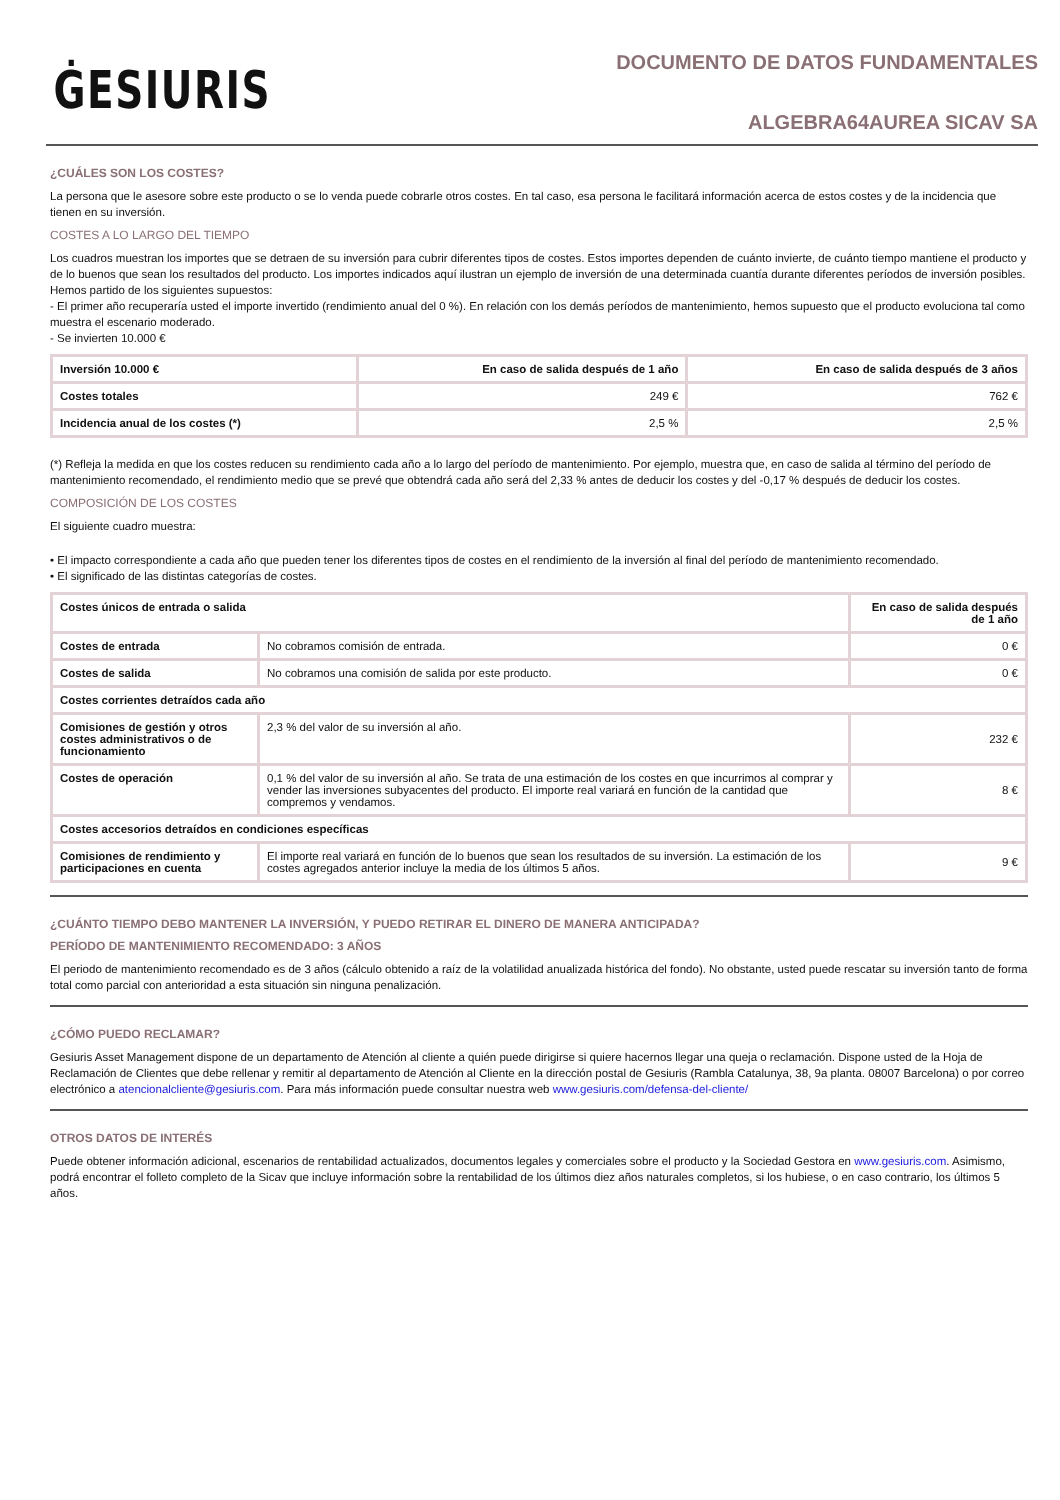ĠESIURIS
DOCUMENTO DE DATOS FUNDAMENTALES
ALGEBRA64AUREA SICAV SA
¿CUÁLES SON LOS COSTES?
La persona que le asesore sobre este producto o se lo venda puede cobrarle otros costes. En tal caso, esa persona le facilitará información acerca de estos costes y de la incidencia que tienen en su inversión.
COSTES A LO LARGO DEL TIEMPO
Los cuadros muestran los importes que se detraen de su inversión para cubrir diferentes tipos de costes. Estos importes dependen de cuánto invierte, de cuánto tiempo mantiene el producto y de lo buenos que sean los resultados del producto. Los importes indicados aquí ilustran un ejemplo de inversión de una determinada cuantía durante diferentes períodos de inversión posibles. Hemos partido de los siguientes supuestos:
- El primer año recuperaría usted el importe invertido (rendimiento anual del 0 %). En relación con los demás períodos de mantenimiento, hemos supuesto que el producto evoluciona tal como muestra el escenario moderado.
- Se invierten 10.000 €
| Inversión 10.000 € | En caso de salida después de 1 año | En caso de salida después de 3 años |
| --- | --- | --- |
| Costes totales | 249 € | 762 € |
| Incidencia anual de los costes (*) | 2,5 % | 2,5 % |
(*) Refleja la medida en que los costes reducen su rendimiento cada año a lo largo del período de mantenimiento. Por ejemplo, muestra que, en caso de salida al término del período de mantenimiento recomendado, el rendimiento medio que se prevé que obtendrá cada año será del 2,33 % antes de deducir los costes y del -0,17 % después de deducir los costes.
COMPOSICIÓN DE LOS COSTES
El siguiente cuadro muestra:
• El impacto correspondiente a cada año que pueden tener los diferentes tipos de costes en el rendimiento de la inversión al final del período de mantenimiento recomendado.
• El significado de las distintas categorías de costes.
| Costes únicos de entrada o salida | | En caso de salida después de 1 año |
| --- | --- | --- |
| Costes de entrada | No cobramos comisión de entrada. | 0 € |
| Costes de salida | No cobramos una comisión de salida por este producto. | 0 € |
| Costes corrientes detraídos cada año | | |
| Comisiones de gestión y otros costes administrativos o de funcionamiento | 2,3 % del valor de su inversión al año. | 232 € |
| Costes de operación | 0,1 % del valor de su inversión al año. Se trata de una estimación de los costes en que incurrimos al comprar y vender las inversiones subyacentes del producto. El importe real variará en función de la cantidad que compremos y vendamos. | 8 € |
| Costes accesorios detraídos en condiciones específicas | | |
| Comisiones de rendimiento y participaciones en cuenta | El importe real variará en función de lo buenos que sean los resultados de su inversión. La estimación de los costes agregados anterior incluye la media de los últimos 5 años. | 9 € |
¿CUÁNTO TIEMPO DEBO MANTENER LA INVERSIÓN, Y PUEDO RETIRAR EL DINERO DE MANERA ANTICIPADA?
PERÍODO DE MANTENIMIENTO RECOMENDADO: 3 AÑOS
El periodo de mantenimiento recomendado es de 3 años (cálculo obtenido a raíz de la volatilidad anualizada histórica del fondo). No obstante, usted puede rescatar su inversión tanto de forma total como parcial con anterioridad a esta situación sin ninguna penalización.
¿CÓMO PUEDO RECLAMAR?
Gesiuris Asset Management dispone de un departamento de Atención al cliente a quién puede dirigirse si quiere hacernos llegar una queja o reclamación. Dispone usted de la Hoja de Reclamación de Clientes que debe rellenar y remitir al departamento de Atención al Cliente en la dirección postal de Gesiuris (Rambla Catalunya, 38, 9a planta. 08007 Barcelona) o por correo electrónico a atencionalcliente@gesiuris.com. Para más información puede consultar nuestra web www.gesiuris.com/defensa-del-cliente/
OTROS DATOS DE INTERÉS
Puede obtener información adicional, escenarios de rentabilidad actualizados, documentos legales y comerciales sobre el producto y la Sociedad Gestora en www.gesiuris.com. Asimismo, podrá encontrar el folleto completo de la Sicav que incluye información sobre la rentabilidad de los últimos diez años naturales completos, si los hubiese, o en caso contrario, los últimos 5 años.